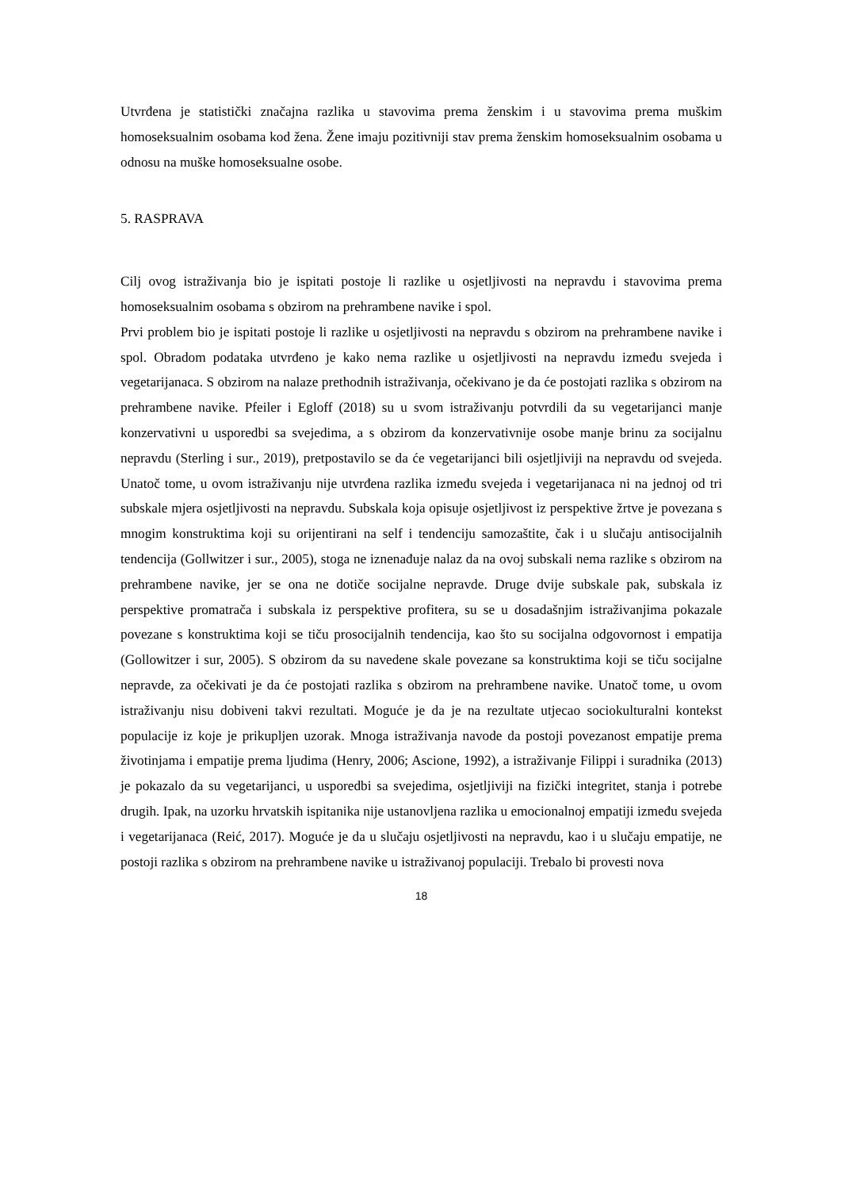Utvrđena je statistički značajna razlika u stavovima prema ženskim i u stavovima prema muškim homoseksualnim osobama kod žena. Žene imaju pozitivniji stav prema ženskim homoseksualnim osobama u odnosu na muške homoseksualne osobe.
5. RASPRAVA
Cilj ovog istraživanja bio je ispitati postoje li razlike u osjetljivosti na nepravdu i stavovima prema homoseksualnim osobama s obzirom na prehrambene navike i spol.
Prvi problem bio je ispitati postoje li razlike u osjetljivosti na nepravdu s obzirom na prehrambene navike i spol. Obradom podataka utvrđeno je kako nema razlike u osjetljivosti na nepravdu između svejeda i vegetarijanaca. S obzirom na nalaze prethodnih istraživanja, očekivano je da će postojati razlika s obzirom na prehrambene navike. Pfeiler i Egloff (2018) su u svom istraživanju potvrdili da su vegetarijanci manje konzervativni u usporedbi sa svejedima, a s obzirom da konzervativnije osobe manje brinu za socijalnu nepravdu (Sterling i sur., 2019), pretpostavilo se da će vegetarijanci bili osjetljiviji na nepravdu od svejeda. Unatoč tome, u ovom istraživanju nije utvrđena razlika između svejeda i vegetarijanaca ni na jednoj od tri subskale mjera osjetljivosti na nepravdu. Subskala koja opisuje osjetljivost iz perspektive žrtve je povezana s mnogim konstruktima koji su orijentirani na self i tendenciju samozaštite, čak i u slučaju antisocijalnih tendencija (Gollwitzer i sur., 2005), stoga ne iznenađuje nalaz da na ovoj subskali nema razlike s obzirom na prehrambene navike, jer se ona ne dotiče socijalne nepravde. Druge dvije subskale pak, subskala iz perspektive promatrača i subskala iz perspektive profitera, su se u dosadašnjim istraživanjima pokazale povezane s konstruktima koji se tiču prosocijalnih tendencija, kao što su socijalna odgovornost i empatija (Gollowitzer i sur, 2005). S obzirom da su navedene skale povezane sa konstruktima koji se tiču socijalne nepravde, za očekivati je da će postojati razlika s obzirom na prehrambene navike. Unatoč tome, u ovom istraživanju nisu dobiveni takvi rezultati. Moguće je da je na rezultate utjecao sociokulturalni kontekst populacije iz koje je prikupljen uzorak. Mnoga istraživanja navode da postoji povezanost empatije prema životinjama i empatije prema ljudima (Henry, 2006; Ascione, 1992), a istraživanje Filippi i suradnika (2013) je pokazalo da su vegetarijanci, u usporedbi sa svejedima, osjetljiviji na fizički integritet, stanja i potrebe drugih. Ipak, na uzorku hrvatskih ispitanika nije ustanovljena razlika u emocionalnoj empatiji između svejeda i vegetarijanaca (Reić, 2017). Moguće je da u slučaju osjetljivosti na nepravdu, kao i u slučaju empatije, ne postoji razlika s obzirom na prehrambene navike u istraživanoj populaciji. Trebalo bi provesti nova
18